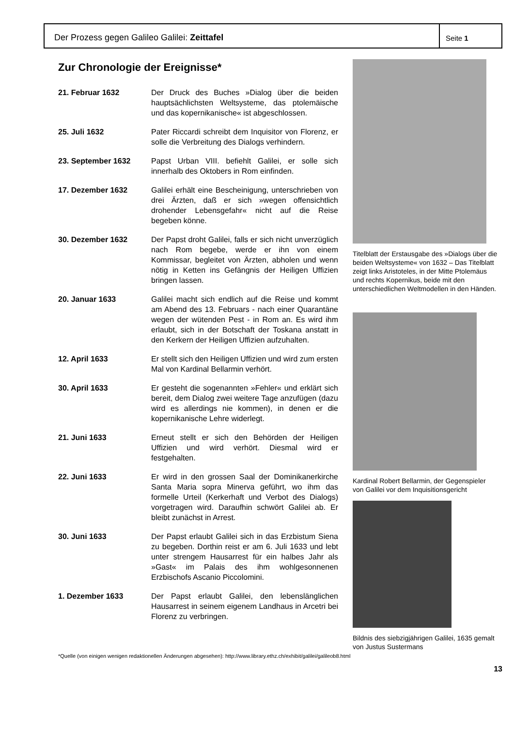Der Prozess gegen Galileo Galilei: Zeittafel
Seite 1
Zur Chronologie der Ereignisse*
21. Februar 1632 Der Druck des Buches »Dialog über die beiden hauptsächlichsten Weltsysteme, das ptolemäische und das kopernikanische« ist abgeschlossen.
25. Juli 1632 Pater Riccardi schreibt dem Inquisitor von Florenz, er solle die Verbreitung des Dialogs verhindern.
23. September 1632 Papst Urban VIII. befiehlt Galilei, er solle sich innerhalb des Oktobers in Rom einfinden.
17. Dezember 1632 Galilei erhält eine Bescheinigung, unterschrieben von drei Ärzten, daß er sich »wegen offensichtlich drohender Lebensgefahr« nicht auf die Reise begeben könne.
30. Dezember 1632 Der Papst droht Galilei, falls er sich nicht unverzüglich nach Rom begebe, werde er ihn von einem Kommissar, begleitet von Ärzten, abholen und wenn nötig in Ketten ins Gefängnis der Heiligen Uffizien bringen lassen.
20. Januar 1633 Galilei macht sich endlich auf die Reise und kommt am Abend des 13. Februars - nach einer Quarantäne wegen der wütenden Pest - in Rom an. Es wird ihm erlaubt, sich in der Botschaft der Toskana anstatt in den Kerkern der Heiligen Uffizien aufzuhalten.
12. April 1633 Er stellt sich den Heiligen Uffizien und wird zum ersten Mal von Kardinal Bellarmin verhört.
30. April 1633 Er gesteht die sogenannten »Fehler« und erklärt sich bereit, dem Dialog zwei weitere Tage anzufügen (dazu wird es allerdings nie kommen), in denen er die kopernikanische Lehre widerlegt.
21. Juni 1633 Erneut stellt er sich den Behörden der Heiligen Uffizien und wird verhört. Diesmal wird er festgehalten.
22. Juni 1633 Er wird in den grossen Saal der Dominikanerkirche Santa Maria sopra Minerva geführt, wo ihm das formelle Urteil (Kerkerhaft und Verbot des Dialogs) vorgetragen wird. Daraufhin schwört Galilei ab. Er bleibt zunächst in Arrest.
30. Juni 1633 Der Papst erlaubt Galilei sich in das Erzbistum Siena zu begeben. Dorthin reist er am 6. Juli 1633 und lebt unter strengem Hausarrest für ein halbes Jahr als »Gast« im Palais des ihm wohlgesonnenen Erzbischofs Ascanio Piccolomini.
1. Dezember 1633 Der Papst erlaubt Galilei, den lebenslänglichen Hausarrest in seinem eigenem Landhaus in Arcetri bei Florenz zu verbringen.
Titelblatt der Erstausgabe des »Dialogs über die beiden Weltsysteme« von 1632 – Das Titelblatt zeigt links Aristoteles, in der Mitte Ptolemäus und rechts Kopernikus, beide mit den unterschiedlichen Weltmodellen in den Händen.
Kardinal Robert Bellarmin, der Gegenspieler von Galilei vor dem Inquisitionsgericht
Bildnis des siebzigjährigen Galilei, 1635 gemalt von Justus Sustermans
*Quelle (von einigen wenigen redaktionellen Änderungen abgesehen): http://www.library.ethz.ch/exhibit/galilei/galileob8.html
13